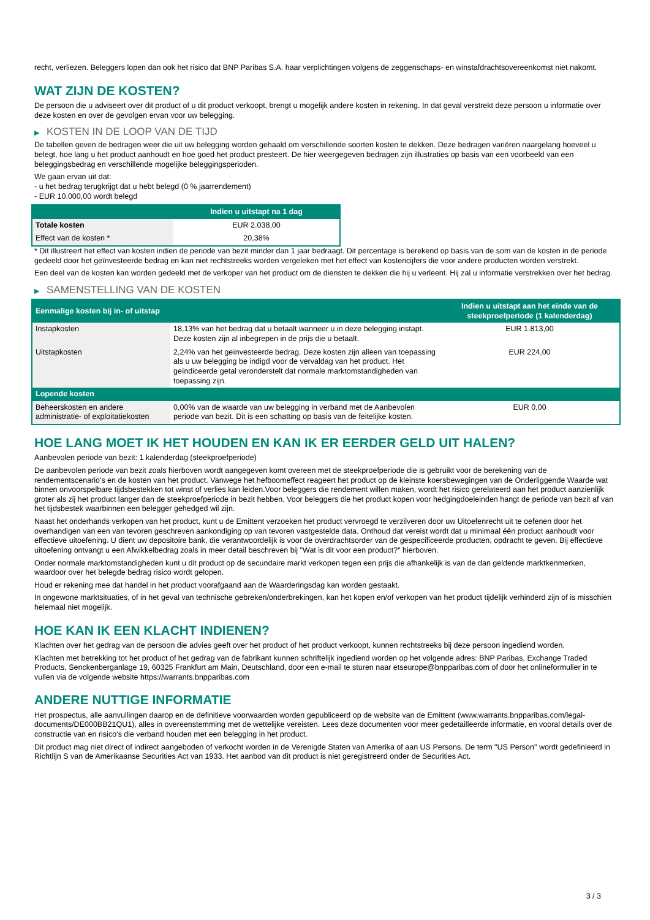recht, verliezen. Beleggers lopen dan ook het risico dat BNP Paribas S.A. haar verplichtingen volgens de zeggenschaps- en winstafdrachtsovereenkomst niet nakomt.
WAT ZIJN DE KOSTEN?
De persoon die u adviseert over dit product of u dit product verkoopt, brengt u mogelijk andere kosten in rekening. In dat geval verstrekt deze persoon u informatie over deze kosten en over de gevolgen ervan voor uw belegging.
▶ KOSTEN IN DE LOOP VAN DE TIJD
De tabellen geven de bedragen weer die uit uw belegging worden gehaald om verschillende soorten kosten te dekken. Deze bedragen variëren naargelang hoeveel u belegt, hoe lang u het product aanhoudt en hoe goed het product presteert. De hier weergegeven bedragen zijn illustraties op basis van een voorbeeld van een beleggingsbedrag en verschillende mogelijke beleggingsperioden.
We gaan ervan uit dat:
- u het bedrag terugkrijgt dat u hebt belegd (0 % jaarrendement)
- EUR 10.000,00 wordt belegd
| | Indien u uitstapt na 1 dag |
| --- | --- |
| Totale kosten | EUR 2.038,00 |
| Effect van de kosten * | 20,38% |
* Dit illustreert het effect van kosten indien de periode van bezit minder dan 1 jaar bedraagt. Dit percentage is berekend op basis van de som van de kosten in de periode gedeeld door het geïnvesteerde bedrag en kan niet rechtstreeks worden vergeleken met het effect van kostencijfers die voor andere producten worden verstrekt.
Een deel van de kosten kan worden gedeeld met de verkoper van het product om de diensten te dekken die hij u verleent. Hij zal u informatie verstrekken over het bedrag.
▶ SAMENSTELLING VAN DE KOSTEN
| Eenmalige kosten bij in- of uitstap | | Indien u uitstapt aan het einde van de steekproefperiode (1 kalenderdag) |
| --- | --- | --- |
| Instapkosten | 18,13% van het bedrag dat u betaalt wanneer u in deze belegging instapt. Deze kosten zijn al inbegrepen in de prijs die u betaalt. | EUR 1.813,00 |
| Uitstapkosten | 2,24% van het geïnvesteerde bedrag. Deze kosten zijn alleen van toepassing als u uw belegging be indigd voor de vervaldag van het product. Het geïndiceerde getal veronderstelt dat normale marktomstandigheden van toepassing zijn. | EUR 224,00 |
| Lopende kosten | | |
| Beheerskosten en andere administratie- of exploitatiekosten | 0,00% van de waarde van uw belegging in verband met de Aanbevolen periode van bezit. Dit is een schatting op basis van de feitelijke kosten. | EUR 0,00 |
HOE LANG MOET IK HET HOUDEN EN KAN IK ER EERDER GELD UIT HALEN?
Aanbevolen periode van bezit: 1 kalenderdag (steekproefperiode)
De aanbevolen periode van bezit zoals hierboven wordt aangegeven komt overeen met de steekproefperiode die is gebruikt voor de berekening van de rendementscenario's en de kosten van het product. Vanwege het hefboomeffect reageert het product op de kleinste koersbewegingen van de Onderliggende Waarde wat binnen onvoorspelbare tijdsbestekken tot winst of verlies kan leiden.Voor beleggers die rendement willen maken, wordt het risico gerelateerd aan het product aanzienlijk groter als zij het product langer dan de steekproefperiode in bezit hebben. Voor beleggers die het product kopen voor hedgingdoeleinden hangt de periode van bezit af van het tijdsbestek waarbinnen een belegger gehedged wil zijn.
Naast het onderhands verkopen van het product, kunt u de Emittent verzoeken het product vervroegd te verzilveren door uw Uitoefenrecht uit te oefenen door het overhandigen van een van tevoren geschreven aankondiging op van tevoren vastgestelde data. Onthoud dat vereist wordt dat u minimaal één product aanhoudt voor effectieve uitoefening. U dient uw depositoire bank, die verantwoordelijk is voor de overdrachtsorder van de gespecificeerde producten, opdracht te geven. Bij effectieve uitoefening ontvangt u een Afwikkelbedrag zoals in meer detail beschreven bij "Wat is dit voor een product?" hierboven.
Onder normale marktomstandigheden kunt u dit product op de secundaire markt verkopen tegen een prijs die afhankelijk is van de dan geldende marktkenmerken, waardoor over het belegde bedrag risico wordt gelopen.
Houd er rekening mee dat handel in het product voorafgaand aan de Waarderingsdag kan worden gestaakt.
In ongewone marktsituaties, of in het geval van technische gebreken/onderbrekingen, kan het kopen en/of verkopen van het product tijdelijk verhinderd zijn of is misschien helemaal niet mogelijk.
HOE KAN IK EEN KLACHT INDIENEN?
Klachten over het gedrag van de persoon die advies geeft over het product of het product verkoopt, kunnen rechtstreeks bij deze persoon ingediend worden.
Klachten met betrekking tot het product of het gedrag van de fabrikant kunnen schriftelijk ingediend worden op het volgende adres: BNP Paribas, Exchange Traded Products, Senckenberganlage 19, 60325 Frankfurt am Main, Deutschland, door een e-mail te sturen naar etseurope@bnpparibas.com of door het onlineformulier in te vullen via de volgende website https://warrants.bnpparibas.com
ANDERE NUTTIGE INFORMATIE
Het prospectus, alle aanvullingen daarop en de definitieve voorwaarden worden gepubliceerd op de website van de Emittent (www.warrants.bnpparibas.com/legal-documents/DE000BB21QU1), alles in overeenstemming met de wettelijke vereisten. Lees deze documenten voor meer gedetailleerde informatie, en vooral details over de constructie van en risico’s die verband houden met een belegging in het product.
Dit product mag niet direct of indirect aangeboden of verkocht worden in de Verenigde Staten van Amerika of aan US Persons. De term "US Person" wordt gedefinieerd in Richtlijn S van de Amerikaanse Securities Act van 1933. Het aanbod van dit product is niet geregistreerd onder de Securities Act.
3 / 3